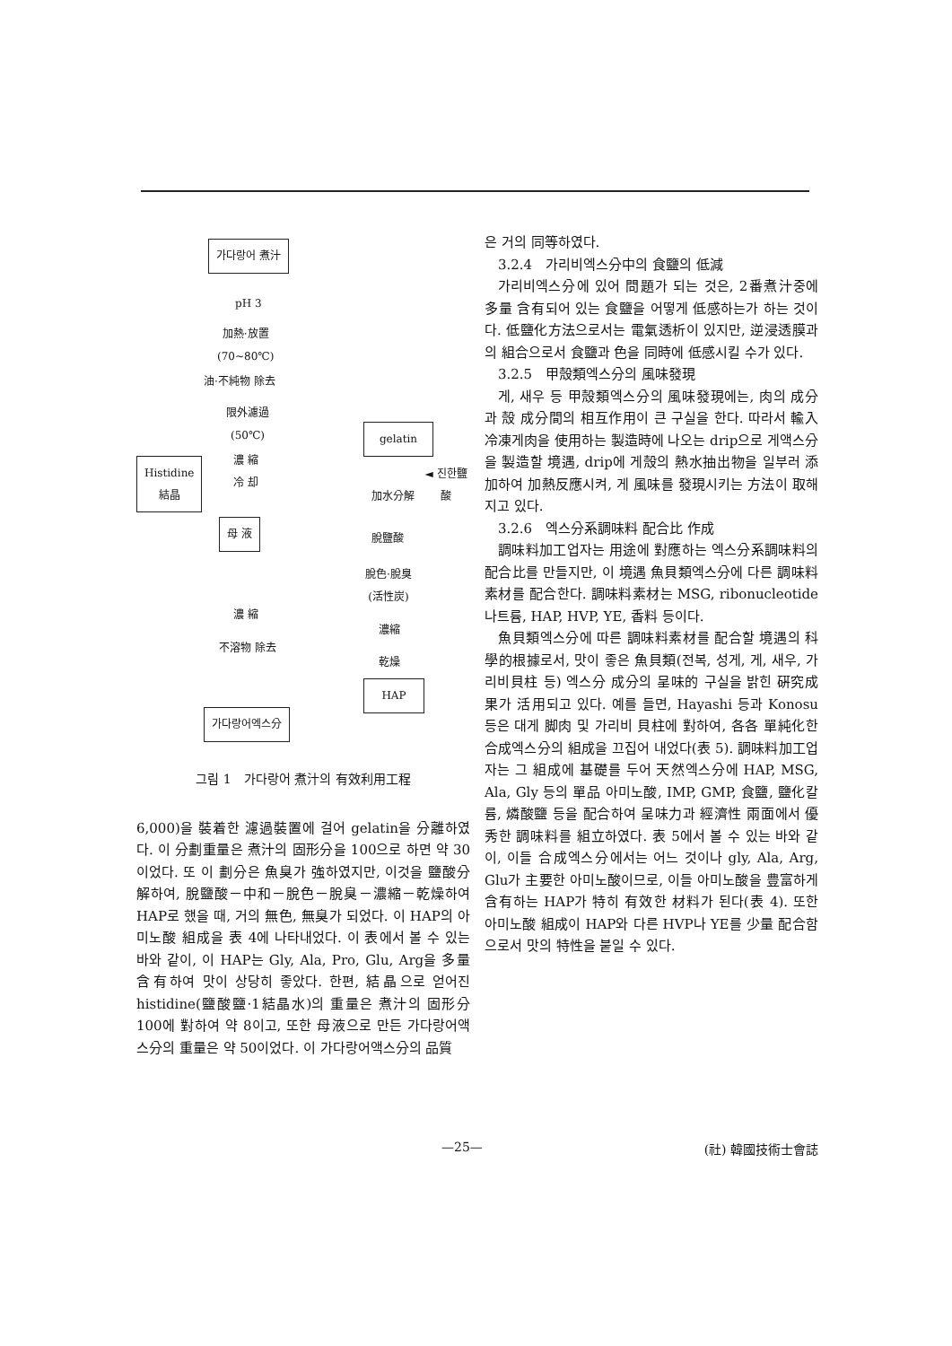가다랑어 煮汁
pH 3
加熱·放置
(70~80℃)
油·不純物 除去
限外濾過
(50℃)
gelatin
濃 縮
冷 却
Histidine
結晶
◄ 진한鹽酸
加水分解
母 液
脫鹽酸
脫色·脫臭
(活性炭)
濃 縮
濃縮
不溶物 除去
乾燥
HAP
가다랑어엑스分
그림 1　가다랑어 煮汁의 有效利用工程
6,000)을 裝着한 濾過裝置에 걸어 gelatin을 分離하였다. 이 分劃重量은 煮汁의 固形分을 100으로 하면 약 30이었다. 또 이 劃分은 魚臭가 強하였지만, 이것을 鹽酸分解하여, 脫鹽酸－中和－脫色－脫臭－濃縮－乾燥하여 HAP로 했을 때, 거의 無色, 無臭가 되었다. 이 HAP의 아미노酸 組成을 表 4에 나타내었다. 이 表에서 볼 수 있는 바와 같이, 이 HAP는 Gly, Ala, Pro, Glu, Arg을 多量 含有하여 맛이 상당히 좋았다. 한편, 結晶으로 얻어진 histidine(鹽酸鹽·1結晶水)의 重量은 煮汁의 固形分 100에 對하여 약 8이고, 또한 母液으로 만든 가다랑어액스分의 重量은 약 50이었다. 이 가다랑어액스分의 品質
은 거의 同等하였다.
3.2.4　가리비엑스分中의 食鹽의 低減
가리비엑스分에 있어 問題가 되는 것은, 2番煮汁중에 多量 含有되어 있는 食鹽을 어떻게 低感하는가 하는 것이다. 低鹽化方法으로서는 電氣透析이 있지만, 逆浸透膜과의 組合으로서 食鹽과 色을 同時에 低感시킬 수가 있다.
3.2.5　甲殼類엑스分의 風味發現
게, 새우 등 甲殼類엑스分의 風味發現에는, 肉의 成分과 殼 成分間의 相互作用이 큰 구실을 한다. 따라서 輸入冷凍게肉을 使用하는 製造時에 나오는 drip으로 게액스分을 製造할 境遇, drip에 게殼의 熱水抽出物을 일부러 添加하여 加熱反應시켜, 게 風味를 發現시키는 方法이 取해지고 있다.
3.2.6　엑스分系調味料 配合比 作成
調味料加工업자는 用途에 對應하는 엑스分系調味料의 配合比를 만들지만, 이 境遇 魚貝類엑스分에 다른 調味料素材를 配合한다. 調味料素材는 MSG, ribonucleotide 나트륨, HAP, HVP, YE, 香料 등이다.
魚貝類엑스分에 따른 調味料素材를 配合할 境遇의 科學的根據로서, 맛이 좋은 魚貝類(전복, 성게, 게, 새우, 가리비貝柱 등) 엑스分 成分의 呈味的 구실을 밝힌 硏究成果가 活用되고 있다. 예를 들면, Hayashi 등과 Konosu 등은 대게 脚肉 및 가리비 貝柱에 對하여, 各各 單純化한 合成엑스分의 組成을 끄집어 내었다(表 5). 調味料加工업자는 그 組成에 基礎를 두어 天然엑스分에 HAP, MSG, Ala, Gly 등의 單品 아미노酸, IMP, GMP, 食鹽, 鹽化칼륨, 燐酸鹽 등을 配合하여 呈味力과 經濟性 兩面에서 優秀한 調味料를 組立하였다. 表 5에서 볼 수 있는 바와 같이, 이들 合成엑스分에서는 어느 것이나 gly, Ala, Arg, Glu가 主要한 아미노酸이므로, 이들 아미노酸을 豊富하게 含有하는 HAP가 特히 有效한 材料가 된다(表 4). 또한 아미노酸 組成이 HAP와 다른 HVP나 YE를 少量 配合함으로서 맛의 特性을 붙일 수 있다.
—25— (社) 韓國技術士會誌